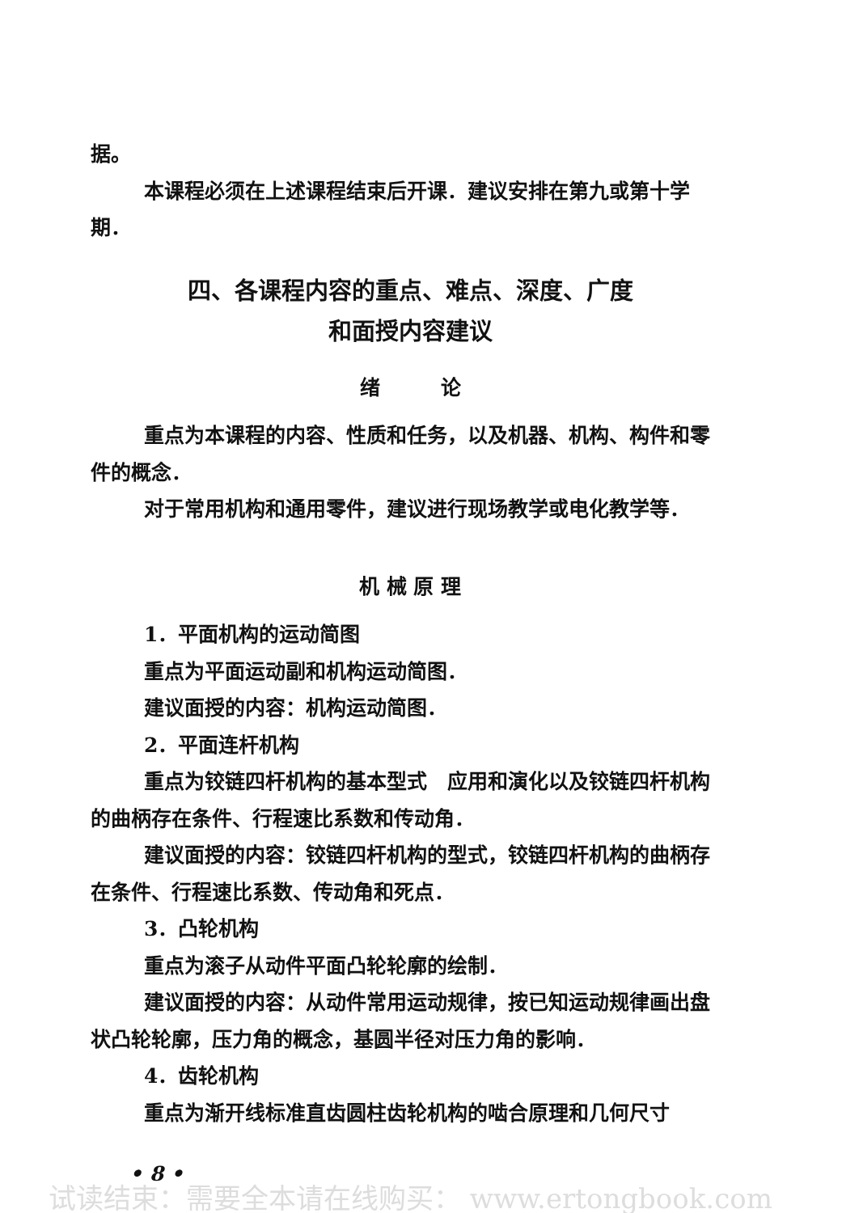据。
本课程必须在上述课程结束后开课．建议安排在第九或第十学期．
四、各课程内容的重点、难点、深度、广度
和面授内容建议
绪　　　论
重点为本课程的内容、性质和任务，以及机器、机构、构件和零件的概念．
对于常用机构和通用零件，建议进行现场教学或电化教学等．
机 械 原 理
1．平面机构的运动简图
重点为平面运动副和机构运动简图．
建议面授的内容：机构运动简图．
2．平面连杆机构
重点为铰链四杆机构的基本型式　应用和演化以及铰链四杆机构的曲柄存在条件、行程速比系数和传动角．
建议面授的内容：铰链四杆机构的型式，铰链四杆机构的曲柄存在条件、行程速比系数、传动角和死点．
3．凸轮机构
重点为滚子从动件平面凸轮轮廓的绘制．
建议面授的内容：从动件常用运动规律，按已知运动规律画出盘状凸轮轮廓，压力角的概念，基圆半径对压力角的影响．
4．齿轮机构
重点为渐开线标准直齿圆柱齿轮机构的啮合原理和几何尺寸
• 8 •
试读结束：需要全本请在线购买： www.ertongbook.com